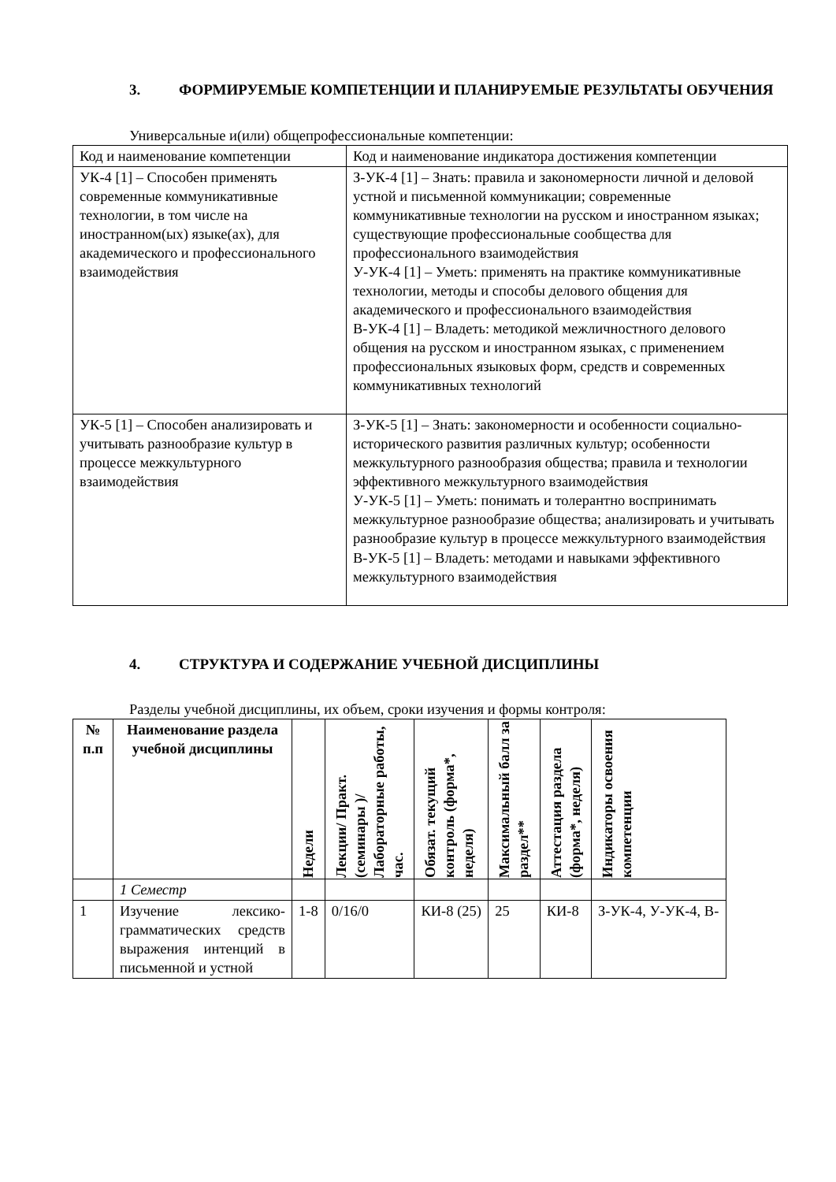3. ФОРМИРУЕМЫЕ КОМПЕТЕНЦИИ И ПЛАНИРУЕМЫЕ РЕЗУЛЬТАТЫ ОБУЧЕНИЯ
Универсальные и(или) общепрофессиональные компетенции:
| Код и наименование компетенции | Код и наименование индикатора достижения компетенции |
| УК-4 [1] – Способен применять современные коммуникативные технологии, в том числе на иностранном(ых) языке(ах), для академического и профессионального взаимодействия | З-УК-4 [1] – Знать: правила и закономерности личной и деловой устной и письменной коммуникации; современные коммуникативные технологии на русском и иностранном языках; существующие профессиональные сообщества для профессионального взаимодействия У-УК-4 [1] – Уметь: применять на практике коммуникативные технологии, методы и способы делового общения для академического и профессионального взаимодействия В-УК-4 [1] – Владеть: методикой межличностного делового общения на русском и иностранном языках, с применением профессиональных языковых форм, средств и современных коммуникативных технологий |
| УК-5 [1] – Способен анализировать и учитывать разнообразие культур в процессе межкультурного взаимодействия | З-УК-5 [1] – Знать: закономерности и особенности социально-исторического развития различных культур; особенности межкультурного разнообразия общества; правила и технологии эффективного межкультурного взаимодействия У-УК-5 [1] – Уметь: понимать и толерантно воспринимать межкультурное разнообразие общества; анализировать и учитывать разнообразие культур в процессе межкультурного взаимодействия В-УК-5 [1] – Владеть: методами и навыками эффективного межкультурного взаимодействия |
4. СТРУКТУРА И СОДЕРЖАНИЕ УЧЕБНОЙ ДИСЦИПЛИНЫ
Разделы учебной дисциплины, их объем, сроки изучения и формы контроля:
| № п.п | Наименование раздела учебной дисциплины | Недели | Лекции/ Практ. (семинары )/ Лабораторные работы, час. | Обязат. текущий контроль (форма*, неделя) | Максимальный балл за раздел** | Аттестация раздела (форма*, неделя) | Индикаторы освоения компетенции |
| --- | --- | --- | --- | --- | --- | --- | --- |
| | 1 Семестр | | | | | | |
| 1 | Изучение лексико-грамматических средств выражения интенций в письменной и устной | 1-8 | 0/16/0 | КИ-8 (25) | 25 | КИ-8 | З-УК-4, У-УК-4, В- |